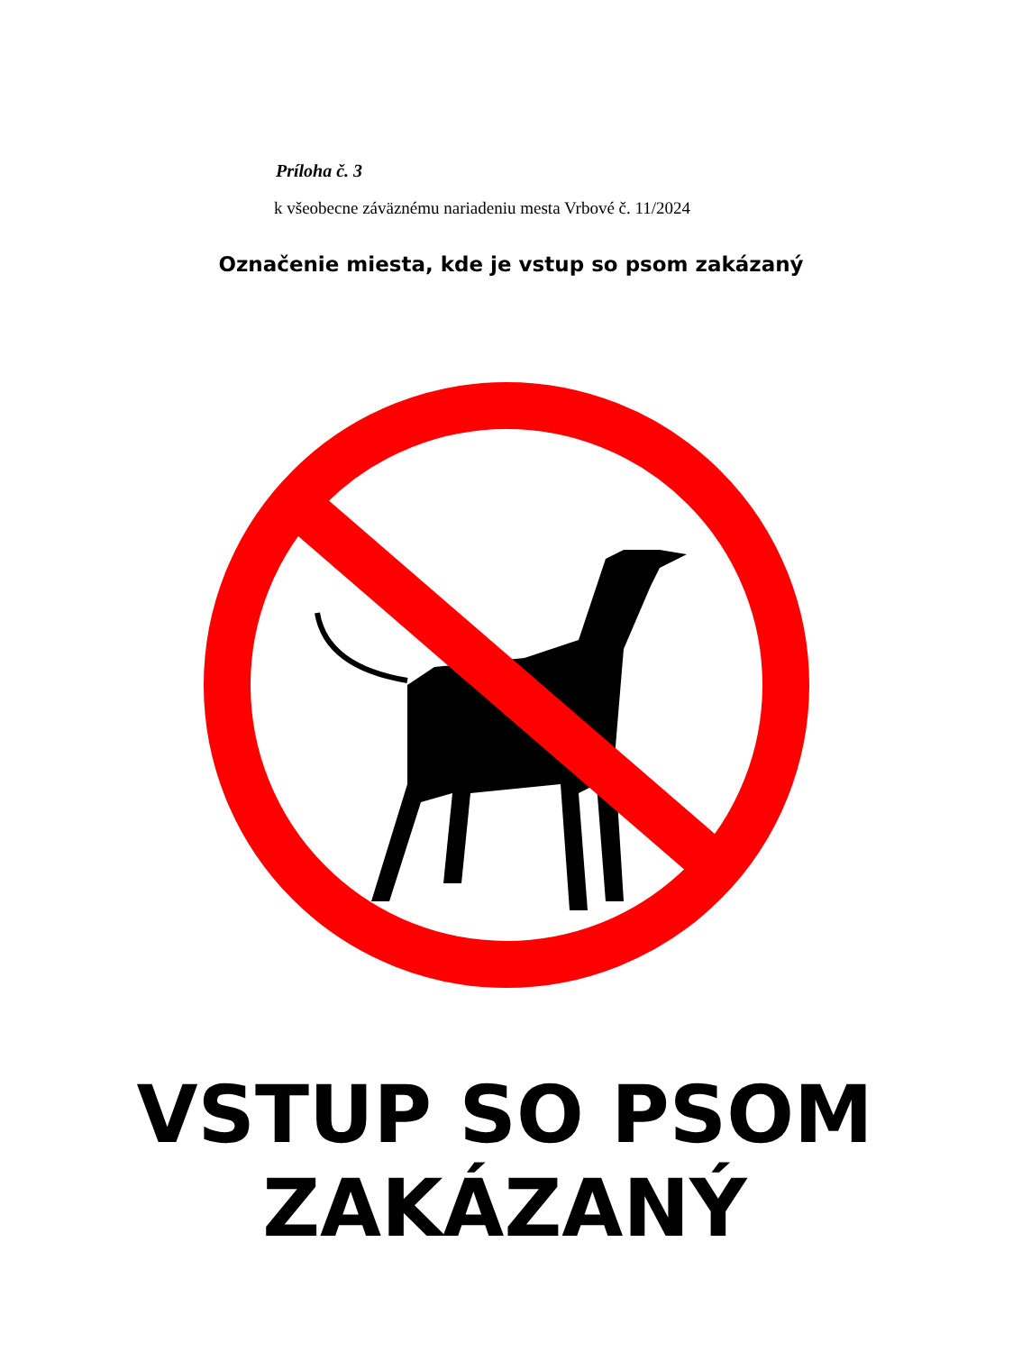Príloha č. 3
k všeobecne záväznému nariadeniu mesta Vrbové č. 11/2024
Označenie miesta, kde je vstup so psom zakázaný
VSTUP SO PSOM
ZAKÁZANÝ